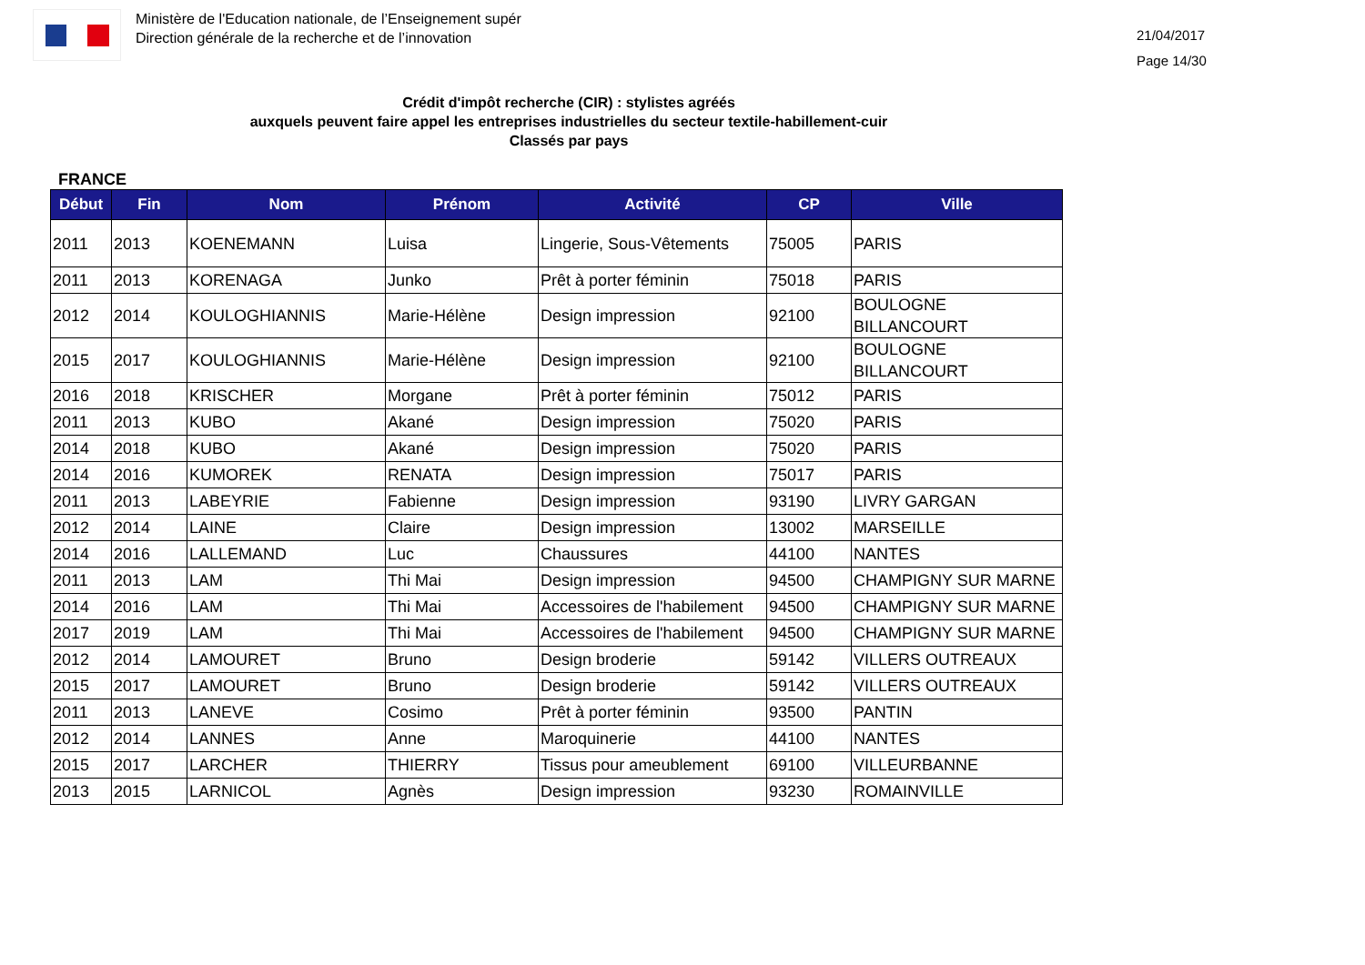Ministère de l'Education nationale, de l’Enseignement supér
Direction générale de la recherche et de l’innovation
21/04/2017
Page 14/30
Crédit d'impôt recherche (CIR) : stylistes agréés
auxquels peuvent faire appel les entreprises industrielles du secteur textile-habillement-cuir
Classés par pays
FRANCE
| Début | Fin | Nom | Prénom | Activité | CP | Ville |
| --- | --- | --- | --- | --- | --- | --- |
| 2011 | 2013 | KOENEMANN | Luisa | Lingerie, Sous-Vêtements | 75005 | PARIS |
| 2011 | 2013 | KORENAGA | Junko | Prêt à porter féminin | 75018 | PARIS |
| 2012 | 2014 | KOULOGHIANNIS | Marie-Hélène | Design impression | 92100 | BOULOGNE BILLANCOURT |
| 2015 | 2017 | KOULOGHIANNIS | Marie-Hélène | Design impression | 92100 | BOULOGNE BILLANCOURT |
| 2016 | 2018 | KRISCHER | Morgane | Prêt à porter féminin | 75012 | PARIS |
| 2011 | 2013 | KUBO | Akané | Design impression | 75020 | PARIS |
| 2014 | 2018 | KUBO | Akané | Design impression | 75020 | PARIS |
| 2014 | 2016 | KUMOREK | RENATA | Design impression | 75017 | PARIS |
| 2011 | 2013 | LABEYRIE | Fabienne | Design impression | 93190 | LIVRY GARGAN |
| 2012 | 2014 | LAINE | Claire | Design impression | 13002 | MARSEILLE |
| 2014 | 2016 | LALLEMAND | Luc | Chaussures | 44100 | NANTES |
| 2011 | 2013 | LAM | Thi Mai | Design impression | 94500 | CHAMPIGNY SUR MARNE |
| 2014 | 2016 | LAM | Thi Mai | Accessoires de l'habilement | 94500 | CHAMPIGNY SUR MARNE |
| 2017 | 2019 | LAM | Thi Mai | Accessoires de l'habilement | 94500 | CHAMPIGNY SUR MARNE |
| 2012 | 2014 | LAMOURET | Bruno | Design broderie | 59142 | VILLERS OUTREAUX |
| 2015 | 2017 | LAMOURET | Bruno | Design broderie | 59142 | VILLERS OUTREAUX |
| 2011 | 2013 | LANEVE | Cosimo | Prêt à porter féminin | 93500 | PANTIN |
| 2012 | 2014 | LANNES | Anne | Maroquinerie | 44100 | NANTES |
| 2015 | 2017 | LARCHER | THIERRY | Tissus pour ameublement | 69100 | VILLEURBANNE |
| 2013 | 2015 | LARNICOL | Agnès | Design impression | 93230 | ROMAINVILLE |